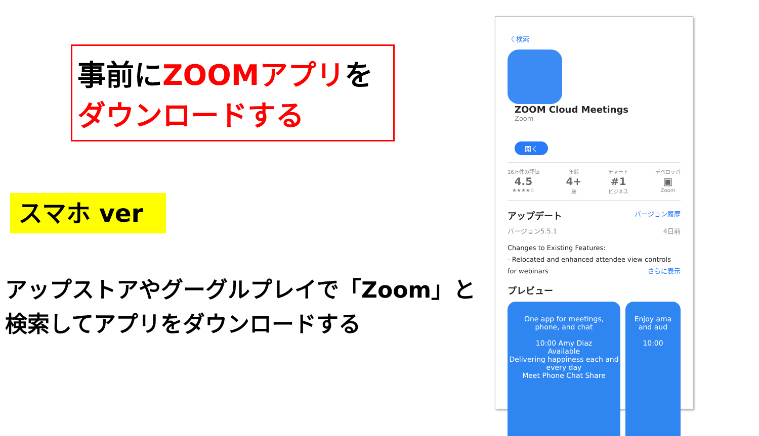事前にZOOMアプリを
ダウンロードする
スマホ ver
アップストアやグーグルプレイで「Zoom」と
検索してアプリをダウンロードする
〈 検索
ZOOM Cloud Meetings
Zoom
開く
16万件の評価
4.5
★★★★☆
年齢
4+
歳
チャート
#1
ビジネス
デベロッパ
▣
Zoom
アップデート バージョン履歴
バージョン5.5.1 4日前
Changes to Existing Features:
- Relocated and enhanced attendee view controls for webinars さらに表示
プレビュー
One app for meetings,
phone, and chat
10:00 Amy Diaz
Available
Delivering happiness each and every day
Meet Phone Chat Share
Enjoy ama
and aud
10:00